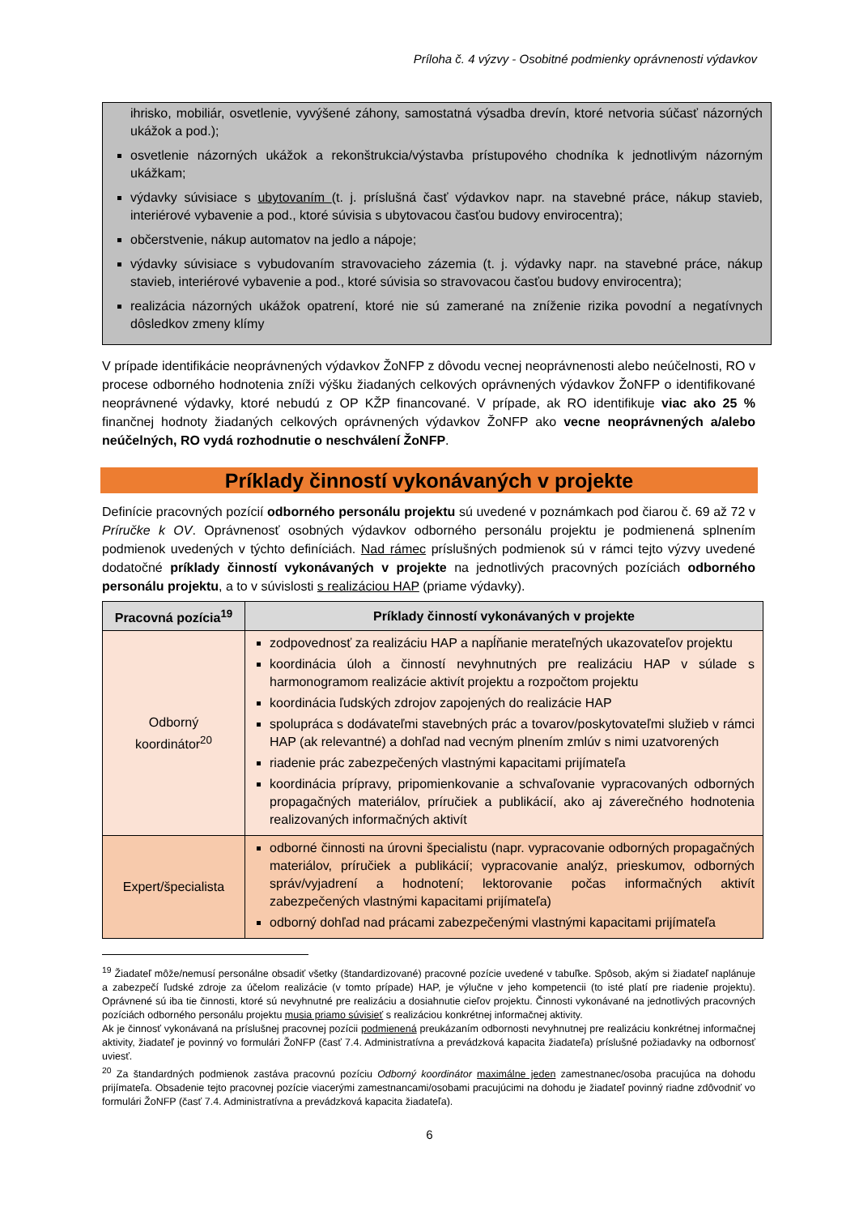Príloha č. 4 výzvy - Osobitné podmienky oprávnenosti výdavkov
ihrisko, mobiliár, osvetlenie, vyvýšené záhony, samostatná výsadba drevín, ktoré netvoria súčasť názorných ukážok a pod.);
osvetlenie názorných ukážok a rekonštrukcia/výstavba prístupového chodníka k jednotlivým názorným ukážkam;
výdavky súvisiace s ubytovaním (t. j. príslušná časť výdavkov napr. na stavebné práce, nákup stavieb, interiérové vybavenie a pod., ktoré súvisia s ubytovacou časťou budovy envirocentra);
občerstvenie, nákup automatov na jedlo a nápoje;
výdavky súvisiace s vybudovaním stravovacieho zázemia (t. j. výdavky napr. na stavebné práce, nákup stavieb, interiérové vybavenie a pod., ktoré súvisia so stravovacou časťou budovy envirocentra);
realizácia názorných ukážok opatrení, ktoré nie sú zamerané na zníženie rizika povodní a negatívnych dôsledkov zmeny klímy
V prípade identifikácie neoprávnených výdavkov ŽoNFP z dôvodu vecnej neoprávnenosti alebo neúčelnosti, RO v procese odborného hodnotenia zníži výšku žiadaných celkových oprávnených výdavkov ŽoNFP o identifikované neoprávnené výdavky, ktoré nebudú z OP KŽP financované. V prípade, ak RO identifikuje viac ako 25 % finančnej hodnoty žiadaných celkových oprávnených výdavkov ŽoNFP ako vecne neoprávnených a/alebo neúčelných, RO vydá rozhodnutie o neschválení ŽoNFP.
Príklady činností vykonávaných v projekte
Definície pracovných pozícií odborného personálu projektu sú uvedené v poznámkach pod čiarou č. 69 až 72 v Príručke k OV. Oprávnenosť osobných výdavkov odborného personálu projektu je podmienená splnením podmienok uvedených v týchto definíciách. Nad rámec príslušných podmienok sú v rámci tejto výzvy uvedené dodatočné príklady činností vykonávaných v projekte na jednotlivých pracovných pozíciách odborného personálu projektu, a to v súvislosti s realizáciou HAP (priame výdavky).
| Pracovná pozícia<sup>19</sup> | Príklady činností vykonávaných v projekte |
| --- | --- |
| Odborný koordinátor<sup>20</sup> | zodpovednosť za realizáciu HAP a napĺňanie merateľných ukazovateľov projektu koordinácia úloh a činností nevyhnutných pre realizáciu HAP v súlade s harmonogramom realizácie aktivít projektu a rozpočtom projektu koordinácia ľudských zdrojov zapojených do realizácie HAP spolupráca s dodávateľmi stavebných prác a tovarov/poskytovateľmi služieb v rámci HAP (ak relevantné) a dohľad nad vecným plnením zmlúv s nimi uzatvorených riadenie prác zabezpečených vlastnými kapacitami prijímateľa koordinácia prípravy, pripomienkovanie a schvaľovanie vypracovaných odborných propagačných materiálov, príručiek a publikácií, ako aj záverečného hodnotenia realizovaných informačných aktivít |
| Expert/špecialista | odborné činnosti na úrovni špecialistu (napr. vypracovanie odborných propagačných materiálov, príručiek a publikácií; vypracovanie analýz, prieskumov, odborných správ/vyjadrení a hodnotení; lektorovanie počas informačných aktivít zabezpečených vlastnými kapacitami prijímateľa) odborný dohľad nad prácami zabezpečenými vlastnými kapacitami prijímateľa |
<sup>19</sup> Žiadateľ môže/nemusí personálne obsadiť všetky (štandardizované) pracovné pozície uvedené v tabuľke. Spôsob, akým si žiadateľ naplánuje a zabezpečí ľudské zdroje za účelom realizácie (v tomto prípade) HAP, je výlučne v jeho kompetencii (to isté platí pre riadenie projektu). Oprávnené sú iba tie činnosti, ktoré sú nevyhnutné pre realizáciu a dosiahnutie cieľov projektu. Činnosti vykonávané na jednotlivých pracovných pozíciách odborného personálu projektu musia priamo súvisieť s realizáciou konkrétnej informačnej aktivity.
Ak je činnosť vykonávaná na príslušnej pracovnej pozícii podmienená preukázaním odbornosti nevyhnutnej pre realizáciu konkrétnej informačnej aktivity, žiadateľ je povinný vo formulári ŽoNFP (časť 7.4. Administratívna a prevádzková kapacita žiadateľa) príslušné požiadavky na odbornosť uviesť.
<sup>20</sup> Za štandardných podmienok zastáva pracovnú pozíciu Odborný koordinátor maximálne jeden zamestnanec/osoba pracujúca na dohodu prijímateľa. Obsadenie tejto pracovnej pozície viacerými zamestnancami/osobami pracujúcimi na dohodu je žiadateľ povinný riadne zdôvodniť vo formulári ŽoNFP (časť 7.4. Administratívna a prevádzková kapacita žiadateľa).
6